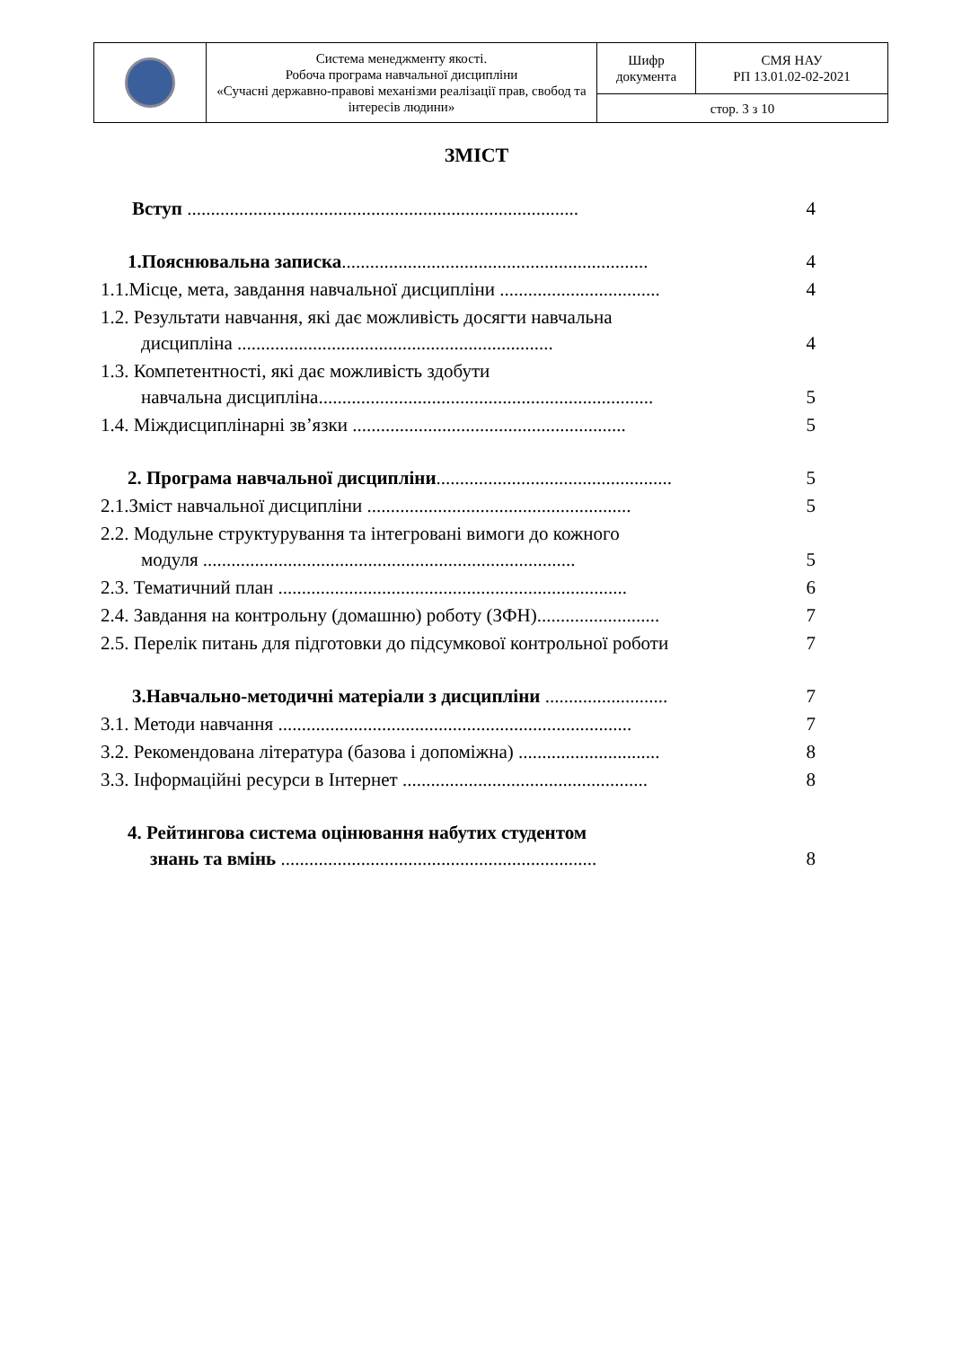| | Система менеджменту якості. Робоча програма навчальної дисципліни «Сучасні державно-правові механізми реалізації прав, свобод та інтересів людини» | Шифр документа | СМЯ НАУ РП 13.01.02-02-2021 |
| | | стор. 3 з 10 | |
ЗМІСТ
| Вступ ................................................................................... | 4 |
| 1.Пояснювальна записка ................................................................. | 4 |
| 1.1.Місце, мета, завдання навчальної дисципліни .................................. | 4 |
| 1.2. Результати навчання, які дає можливість досягти навчальна дисципліна ................................................................... | 4 |
| 1.3. Компетентності, які дає можливість здобути навчальна дисципліна....................................................................... | 5 |
| 1.4. Міждисциплінарні зв’язки .......................................................... | 5 |
| 2. Програма навчальної дисципліни .................................................. | 5 |
| 2.1.Зміст навчальної дисципліни ........................................................ | 5 |
| 2.2. Модульне структурування та інтегровані вимоги до кожного модуля ............................................................................... | 5 |
| 2.3. Тематичний план .......................................................................... | 6 |
| 2.4. Завдання на контрольну (домашню) роботу (ЗФН).......................... | 7 |
| 2.5. Перелік питань для підготовки до підсумкової контрольної роботи | 7 |
| 3.Навчально-методичні матеріали з дисципліни .......................... | 7 |
| 3.1. Методи навчання ........................................................................... | 7 |
| 3.2. Рекомендована література (базова і допоміжна) .............................. | 8 |
| 3.3. Інформаційні ресурси в Інтернет .................................................... | 8 |
| 4. Рейтингова система оцінювання набутих студентом знань та вмінь ................................................................... | 8 |